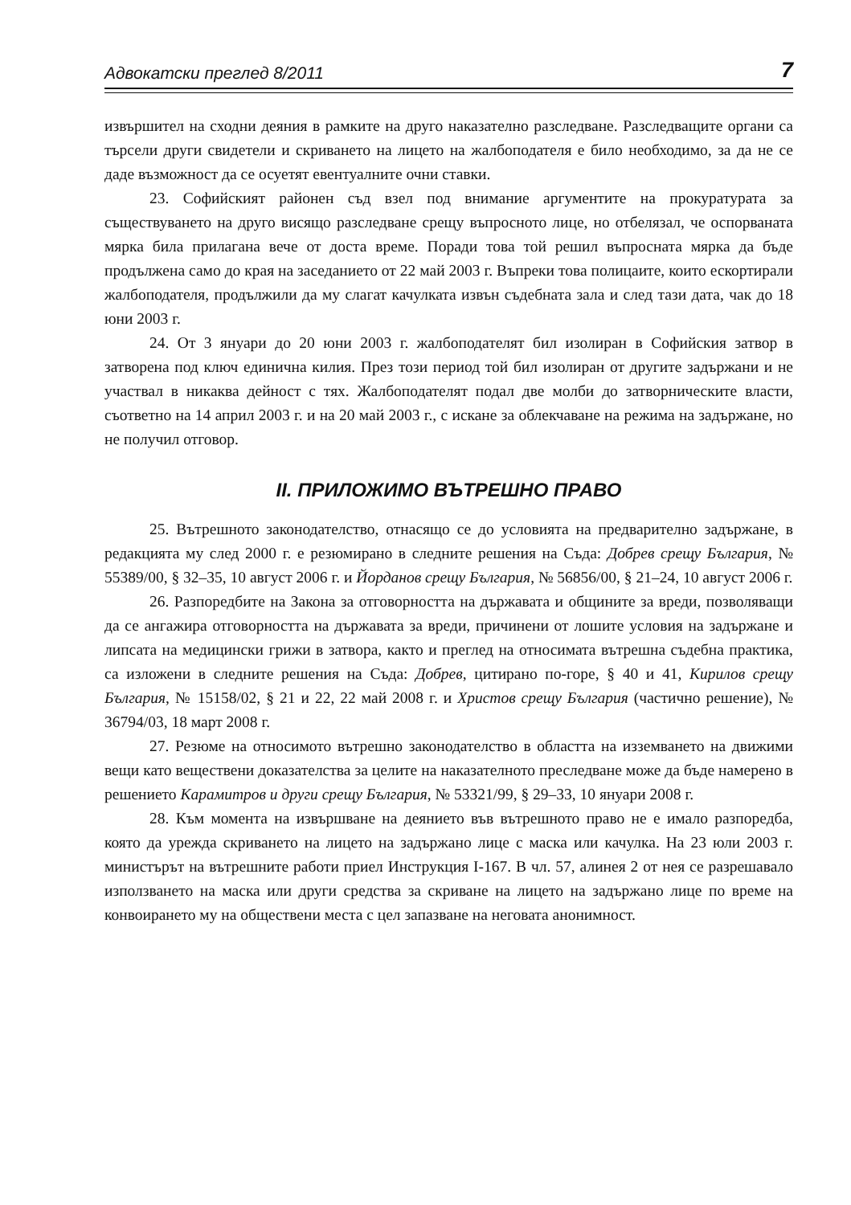Адвокатски преглед 8/2011 7
извършител на сходни деяния в рамките на друго наказателно разследване. Разследващите органи са търсели други свидетели и скриването на лицето на жалбоподателя е било необходимо, за да не се даде възможност да се осуетят евентуалните очни ставки.
23. Софийският районен съд взел под внимание аргументите на прокуратурата за съществуването на друго висящо разследване срещу въпросното лице, но отбелязал, че оспорваната мярка била прилагана вече от доста време. Поради това той решил въпросната мярка да бъде продължена само до края на заседанието от 22 май 2003 г. Въпреки това полицаите, които ескортирали жалбоподателя, продължили да му слагат качулката извън съдебната зала и след тази дата, чак до 18 юни 2003 г.
24. От 3 януари до 20 юни 2003 г. жалбоподателят бил изолиран в Софийския затвор в затворена под ключ единична килия. През този период той бил изолиран от другите задържани и не участвал в никаква дейност с тях. Жалбоподателят подал две молби до затворническите власти, съответно на 14 април 2003 г. и на 20 май 2003 г., с искане за облекчаване на режима на задържане, но не получил отговор.
II. ПРИЛОЖИМО ВЪТРЕШНО ПРАВО
25. Вътрешното законодателство, отнасящо се до условията на предварително задържане, в редакцията му след 2000 г. е резюмирано в следните решения на Съда: Добрев срещу България, № 55389/00, § 32–35, 10 август 2006 г. и Йорданов срещу България, № 56856/00, § 21–24, 10 август 2006 г.
26. Разпоредбите на Закона за отговорността на държавата и общините за вреди, позволяващи да се ангажира отговорността на държавата за вреди, причинени от лошите условия на задържане и липсата на медицински грижи в затвора, както и преглед на относимата вътрешна съдебна практика, са изложени в следните решения на Съда: Добрев, цитирано по-горе, § 40 и 41, Кирилов срещу България, № 15158/02, § 21 и 22, 22 май 2008 г. и Христов срещу България (частично решение), № 36794/03, 18 март 2008 г.
27. Резюме на относимото вътрешно законодателство в областта на изземването на движими вещи като веществени доказателства за целите на наказателното преследване може да бъде намерено в решението Карамитров и други срещу България, № 53321/99, § 29–33, 10 януари 2008 г.
28. Към момента на извършване на деянието във вътрешното право не е имало разпоредба, която да урежда скриването на лицето на задържано лице с маска или качулка. На 23 юли 2003 г. министърът на вътрешните работи приел Инструкция I-167. В чл. 57, алинея 2 от нея се разрешавало използването на маска или други средства за скриване на лицето на задържано лице по време на конвоирането му на обществени места с цел запазване на неговата анонимност.